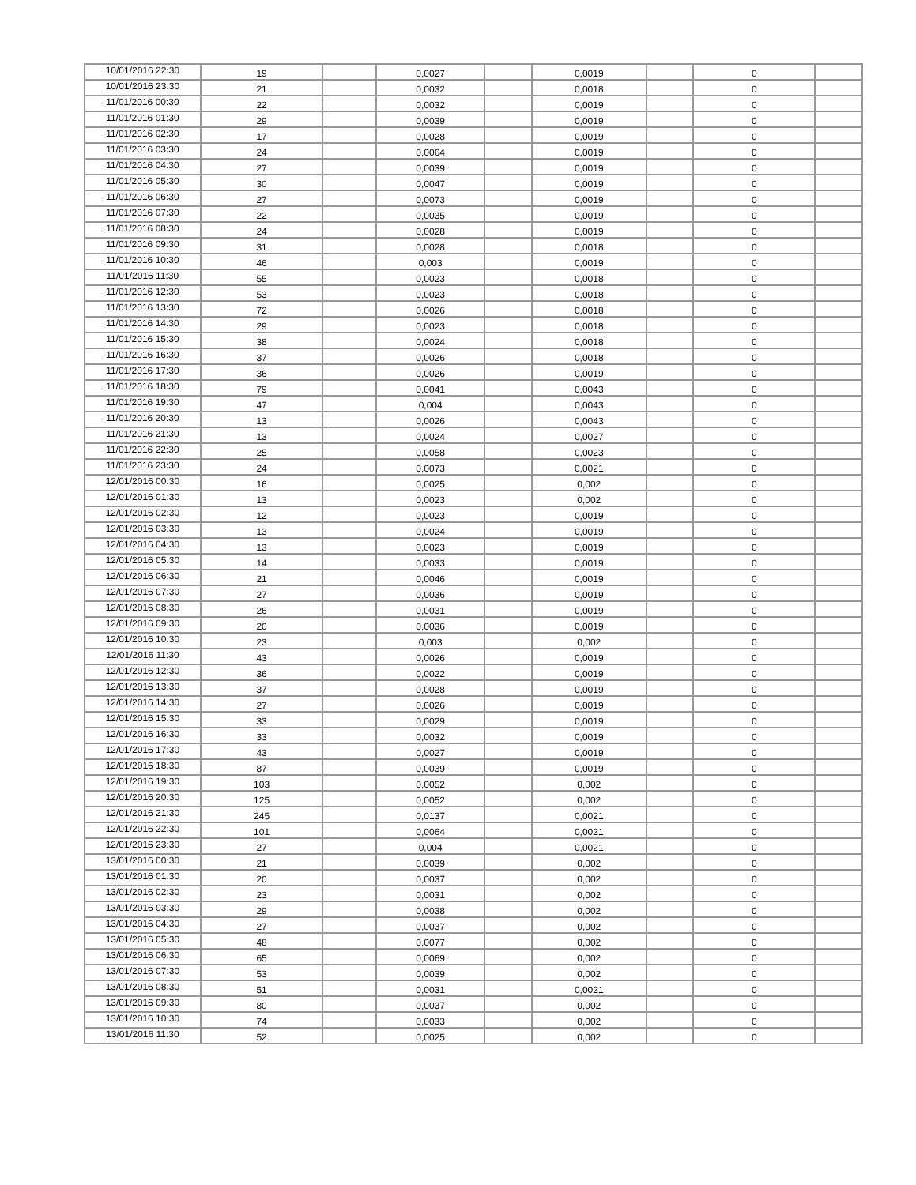| 10/01/2016 22:30 | 19 | | 0,0027 | | 0,0019 | | 0 | |
| 10/01/2016 23:30 | 21 | | 0,0032 | | 0,0018 | | 0 | |
| 11/01/2016 00:30 | 22 | | 0,0032 | | 0,0019 | | 0 | |
| 11/01/2016 01:30 | 29 | | 0,0039 | | 0,0019 | | 0 | |
| 11/01/2016 02:30 | 17 | | 0,0028 | | 0,0019 | | 0 | |
| 11/01/2016 03:30 | 24 | | 0,0064 | | 0,0019 | | 0 | |
| 11/01/2016 04:30 | 27 | | 0,0039 | | 0,0019 | | 0 | |
| 11/01/2016 05:30 | 30 | | 0,0047 | | 0,0019 | | 0 | |
| 11/01/2016 06:30 | 27 | | 0,0073 | | 0,0019 | | 0 | |
| 11/01/2016 07:30 | 22 | | 0,0035 | | 0,0019 | | 0 | |
| 11/01/2016 08:30 | 24 | | 0,0028 | | 0,0019 | | 0 | |
| 11/01/2016 09:30 | 31 | | 0,0028 | | 0,0018 | | 0 | |
| 11/01/2016 10:30 | 46 | | 0,003 | | 0,0019 | | 0 | |
| 11/01/2016 11:30 | 55 | | 0,0023 | | 0,0018 | | 0 | |
| 11/01/2016 12:30 | 53 | | 0,0023 | | 0,0018 | | 0 | |
| 11/01/2016 13:30 | 72 | | 0,0026 | | 0,0018 | | 0 | |
| 11/01/2016 14:30 | 29 | | 0,0023 | | 0,0018 | | 0 | |
| 11/01/2016 15:30 | 38 | | 0,0024 | | 0,0018 | | 0 | |
| 11/01/2016 16:30 | 37 | | 0,0026 | | 0,0018 | | 0 | |
| 11/01/2016 17:30 | 36 | | 0,0026 | | 0,0019 | | 0 | |
| 11/01/2016 18:30 | 79 | | 0,0041 | | 0,0043 | | 0 | |
| 11/01/2016 19:30 | 47 | | 0,004 | | 0,0043 | | 0 | |
| 11/01/2016 20:30 | 13 | | 0,0026 | | 0,0043 | | 0 | |
| 11/01/2016 21:30 | 13 | | 0,0024 | | 0,0027 | | 0 | |
| 11/01/2016 22:30 | 25 | | 0,0058 | | 0,0023 | | 0 | |
| 11/01/2016 23:30 | 24 | | 0,0073 | | 0,0021 | | 0 | |
| 12/01/2016 00:30 | 16 | | 0,0025 | | 0,002 | | 0 | |
| 12/01/2016 01:30 | 13 | | 0,0023 | | 0,002 | | 0 | |
| 12/01/2016 02:30 | 12 | | 0,0023 | | 0,0019 | | 0 | |
| 12/01/2016 03:30 | 13 | | 0,0024 | | 0,0019 | | 0 | |
| 12/01/2016 04:30 | 13 | | 0,0023 | | 0,0019 | | 0 | |
| 12/01/2016 05:30 | 14 | | 0,0033 | | 0,0019 | | 0 | |
| 12/01/2016 06:30 | 21 | | 0,0046 | | 0,0019 | | 0 | |
| 12/01/2016 07:30 | 27 | | 0,0036 | | 0,0019 | | 0 | |
| 12/01/2016 08:30 | 26 | | 0,0031 | | 0,0019 | | 0 | |
| 12/01/2016 09:30 | 20 | | 0,0036 | | 0,0019 | | 0 | |
| 12/01/2016 10:30 | 23 | | 0,003 | | 0,002 | | 0 | |
| 12/01/2016 11:30 | 43 | | 0,0026 | | 0,0019 | | 0 | |
| 12/01/2016 12:30 | 36 | | 0,0022 | | 0,0019 | | 0 | |
| 12/01/2016 13:30 | 37 | | 0,0028 | | 0,0019 | | 0 | |
| 12/01/2016 14:30 | 27 | | 0,0026 | | 0,0019 | | 0 | |
| 12/01/2016 15:30 | 33 | | 0,0029 | | 0,0019 | | 0 | |
| 12/01/2016 16:30 | 33 | | 0,0032 | | 0,0019 | | 0 | |
| 12/01/2016 17:30 | 43 | | 0,0027 | | 0,0019 | | 0 | |
| 12/01/2016 18:30 | 87 | | 0,0039 | | 0,0019 | | 0 | |
| 12/01/2016 19:30 | 103 | | 0,0052 | | 0,002 | | 0 | |
| 12/01/2016 20:30 | 125 | | 0,0052 | | 0,002 | | 0 | |
| 12/01/2016 21:30 | 245 | | 0,0137 | | 0,0021 | | 0 | |
| 12/01/2016 22:30 | 101 | | 0,0064 | | 0,0021 | | 0 | |
| 12/01/2016 23:30 | 27 | | 0,004 | | 0,0021 | | 0 | |
| 13/01/2016 00:30 | 21 | | 0,0039 | | 0,002 | | 0 | |
| 13/01/2016 01:30 | 20 | | 0,0037 | | 0,002 | | 0 | |
| 13/01/2016 02:30 | 23 | | 0,0031 | | 0,002 | | 0 | |
| 13/01/2016 03:30 | 29 | | 0,0038 | | 0,002 | | 0 | |
| 13/01/2016 04:30 | 27 | | 0,0037 | | 0,002 | | 0 | |
| 13/01/2016 05:30 | 48 | | 0,0077 | | 0,002 | | 0 | |
| 13/01/2016 06:30 | 65 | | 0,0069 | | 0,002 | | 0 | |
| 13/01/2016 07:30 | 53 | | 0,0039 | | 0,002 | | 0 | |
| 13/01/2016 08:30 | 51 | | 0,0031 | | 0,0021 | | 0 | |
| 13/01/2016 09:30 | 80 | | 0,0037 | | 0,002 | | 0 | |
| 13/01/2016 10:30 | 74 | | 0,0033 | | 0,002 | | 0 | |
| 13/01/2016 11:30 | 52 | | 0,0025 | | 0,002 | | 0 | |